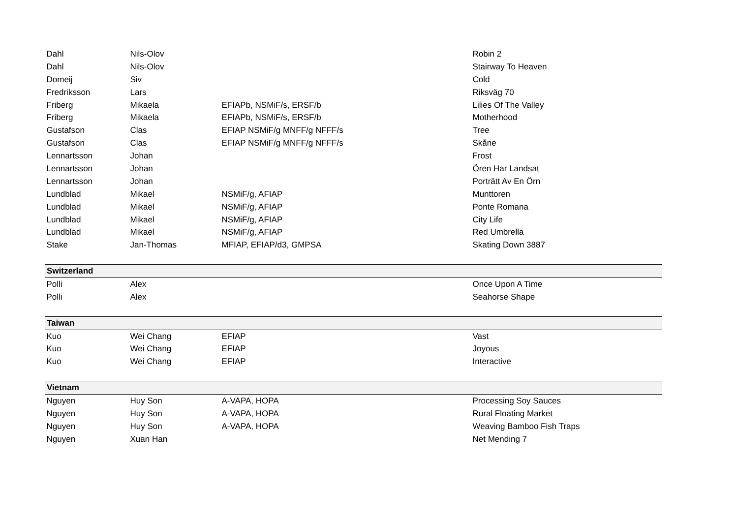| Dahl | Nils-Olov | | Robin 2 |
| Dahl | Nils-Olov | | Stairway To Heaven |
| Domeij | Siv | | Cold |
| Fredriksson | Lars | | Riksväg 70 |
| Friberg | Mikaela | EFIAPb, NSMiF/s, ERSF/b | Lilies Of The Valley |
| Friberg | Mikaela | EFIAPb, NSMiF/s, ERSF/b | Motherhood |
| Gustafson | Clas | EFIAP NSMiF/g MNFF/g NFFF/s | Tree |
| Gustafson | Clas | EFIAP NSMiF/g MNFF/g NFFF/s | Skåne |
| Lennartsson | Johan | | Frost |
| Lennartsson | Johan | | Ören Har Landsat |
| Lennartsson | Johan | | Porträtt Av En Örn |
| Lundblad | Mikael | NSMiF/g, AFIAP | Munttoren |
| Lundblad | Mikael | NSMiF/g, AFIAP | Ponte Romana |
| Lundblad | Mikael | NSMiF/g, AFIAP | City Life |
| Lundblad | Mikael | NSMiF/g, AFIAP | Red Umbrella |
| Stake | Jan-Thomas | MFIAP, EFIAP/d3, GMPSA | Skating Down 3887 |
| Switzerland | | | |
| Polli | Alex | | Once Upon A Time |
| Polli | Alex | | Seahorse Shape |
| Taiwan | | | |
| Kuo | Wei Chang | EFIAP | Vast |
| Kuo | Wei Chang | EFIAP | Joyous |
| Kuo | Wei Chang | EFIAP | Interactive |
| Vietnam | | | |
| Nguyen | Huy Son | A-VAPA, HOPA | Processing Soy Sauces |
| Nguyen | Huy Son | A-VAPA, HOPA | Rural Floating Market |
| Nguyen | Huy Son | A-VAPA, HOPA | Weaving Bamboo Fish Traps |
| Nguyen | Xuan Han | | Net Mending 7 |